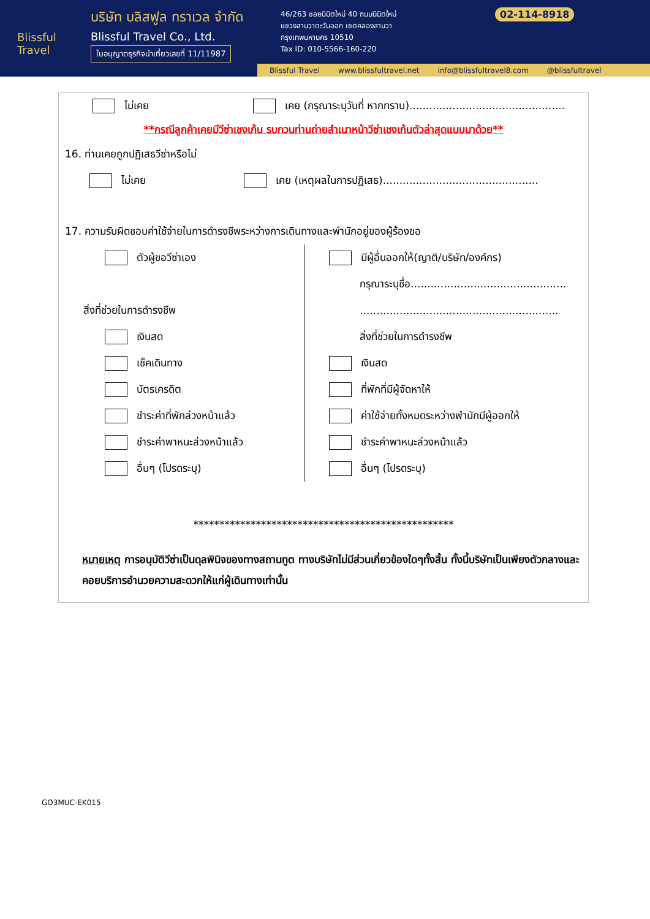Blissful Travel
บริษัท บลิสฟูล ทราเวล จำกัด
Blissful Travel Co., Ltd.
ใบอนุญาตธุรกิจนำเที่ยวเลขที่ 11/11987
46/263 ซอยนิมิตใหม่ 40 ถนนนิมิตใหม่
แขวงสามวาตะวันออก เขตคลองสามวา
กรุงเทพมหานคร 10510
Tax ID: 010-5566-160-220
02-114-8918
Blissful Travel www.blissfultravel.net info@blissfultravel8.com @blissfultravel
ไม่เคย เคย (กรุณาระบุวันที่ หากทราบ)...............................................
**กรณีลูกค้าเคยมีวีซ่าเชงเก้น รบกวนท่านถ่ายสำเนาหน้าวีซ่าเชงเก้นตัวล่าสุดแนบมาด้วย**
16. ท่านเคยถูกปฏิเสธวีซ่าหรือไม่
ไม่เคย เคย (เหตุผลในการปฏิเสธ)...............................................
17. ความรับผิดชอบค่าใช้จ่ายในการดำรงชีพระหว่างการเดินทางและพำนักอยู่ของผู้ร้องขอ
ตัวผู้ขอวีซ่าเอง
สิ่งที่ช่วยในการดำรงชีพ
เงินสด
เช็คเดินทาง
บัตรเครดิต
ชำระค่าที่พักล่วงหน้าแล้ว
ชำระค่าพาหนะล่วงหน้าแล้ว
อื่นๆ (โปรดระบุ)
มีผู้อื่นออกให้(ญาติ/บริษัท/องค์กร)
กรุณาระบุชื่อ...............................................
............................................................
สิ่งที่ช่วยในการดำรงชีพ
เงินสด
ที่พักที่มีผู้จัดหาให้
ค่าใช้จ่ายทั้งหมดระหว่างพำนักมีผู้ออกให้
ชำระค่าพาหนะล่วงหน้าแล้ว
อื่นๆ (โปรดระบุ)
**************************************************
หมายเหตุ การอนุมัติวีซ่าเป็นดุลพินิจของทางสถานทูต ทางบริษัทไม่มีส่วนเกี่ยวข้องใดๆทั้งสิ้น ทั้งนี้บริษัทเป็นเพียงตัวกลางและคอยบริการอำนวยความสะดวกให้แก่ผู้เดินทางเท่านั้น
GO3MUC-EK015